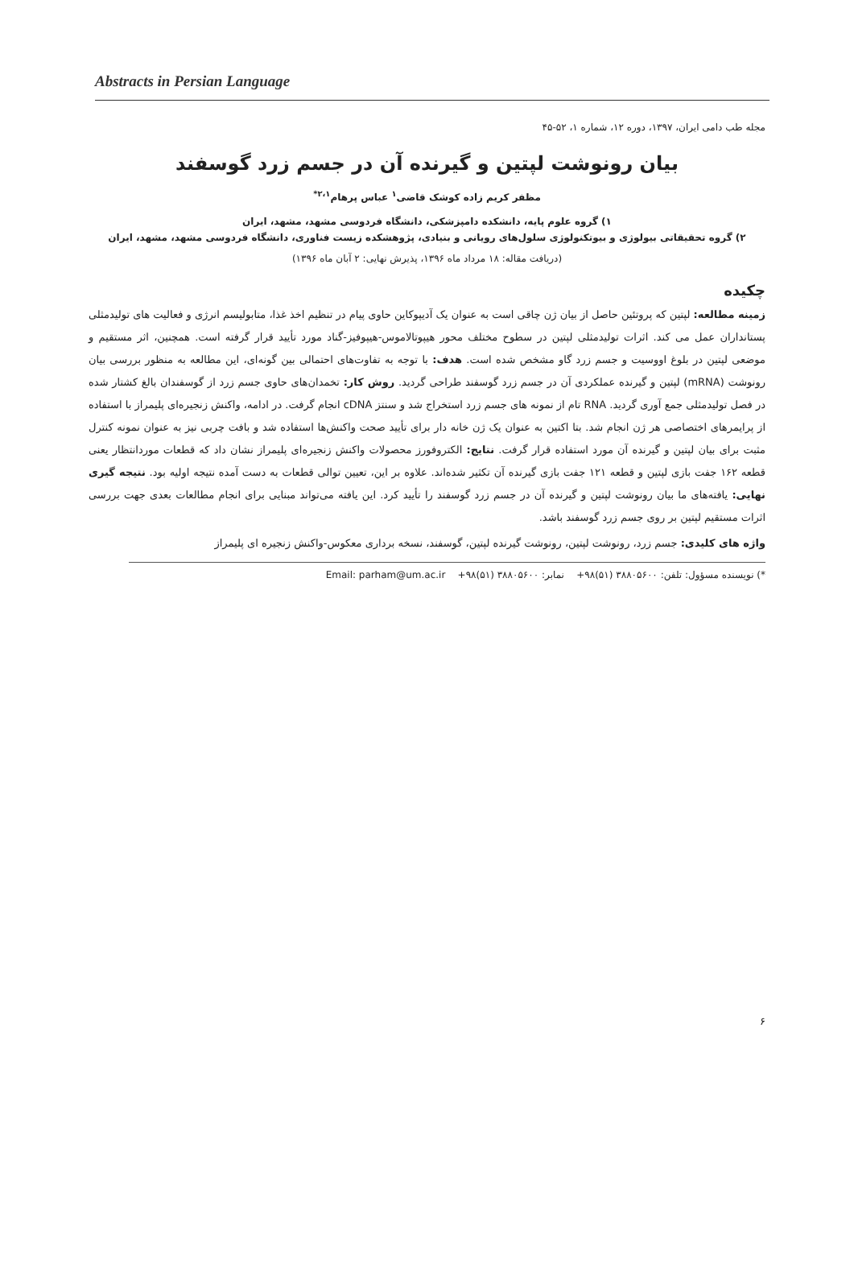Abstracts in Persian Language
مجله طب دامی ایران، ۱۳۹۷، دوره ۱۲، شماره ۱، ۵۲-۴۵
بیان رونوشت لپتین و گیرنده آن در جسم زرد گوسفند
مظفر کریم زاده کوشک قاضی<sup>۱</sup> عباس پرهام<sup>۲،۱*</sup>
۱) گروه علوم پایه، دانشکده دامپزشکی، دانشگاه فردوسی مشهد، مشهد، ایران
۲) گروه تحقیقاتی بیولوژی و بیوتکنولوژی سلول‌های رویانی و بنیادی، پژوهشکده زیست فناوری، دانشگاه فردوسی مشهد، مشهد، ایران
(دریافت مقاله: ۱۸ مرداد ماه ۱۳۹۶، پذیرش نهایی: ۲ آبان ماه ۱۳۹۶)
چکیده
زمینه مطالعه: لپتین که پروتئین حاصل از بیان ژن چاقی است به عنوان یک آدیپوکاین حاوی پیام در تنظیم اخذ غذا، متابولیسم انرژی و فعالیت های تولیدمثلی پستانداران عمل می کند. اثرات تولیدمثلی لپتین در سطوح مختلف محور هیپوتالاموس-هیپوفیز-گناد مورد تأیید قرار گرفته است. همچنین، اثر مستقیم و موضعی لپتین در بلوغ اووسیت و جسم زرد گاو مشخص شده است. هدف: با توجه به تفاوت‌های احتمالی بین گونه‌ای، این مطالعه به منظور بررسی بیان رونوشت (mRNA) لپتین و گیرنده عملکردی آن در جسم زرد گوسفند طراحی گردید. روش کار: تخمدان‌های حاوی جسم زرد از گوسفندان بالغ کشتار شده در فصل تولیدمثلی جمع آوری گردید. RNA تام از نمونه های جسم زرد استخراج شد و سنتز cDNA انجام گرفت. در ادامه، واکنش زنجیره‌ای پلیمراز با استفاده از پرایمرهای اختصاصی هر ژن انجام شد. بتا اکتین به عنوان یک ژن خانه دار برای تأیید صحت واکنش‌ها استفاده شد و بافت چربی نیز به عنوان نمونه کنترل مثبت برای بیان لپتین و گیرنده آن مورد استفاده قرار گرفت. نتایج: الکتروفورز محصولات واکنش زنجیره‌ای پلیمراز نشان داد که قطعات موردانتظار یعنی قطعه ۱۶۲ جفت بازی لپتین و قطعه ۱۲۱ جفت بازی گیرنده آن تکثیر شده‌اند. علاوه بر این، تعیین توالی قطعات به دست آمده نتیجه اولیه بود. نتیجه گیری نهایی: یافته‌های ما بیان رونوشت لپتین و گیرنده آن در جسم زرد گوسفند را تأیید کرد. این یافته می‌تواند مبنایی برای انجام مطالعات بعدی جهت بررسی اثرات مستقیم لپتین بر روی جسم زرد گوسفند باشد.
واژه های کلیدی: جسم زرد، رونوشت لپتین، رونوشت گیرنده لپتین، گوسفند، نسخه برداری معکوس-واکنش زنجیره ای پلیمراز
*) نویسنده مسؤول: تلفن: ۳۸۸۰۵۶۰۰ (۵۱)۹۸+ نمابر: ۳۸۸۰۵۶۰۰ (۵۱)۹۸+ Email: parham@um.ac.ir
۶